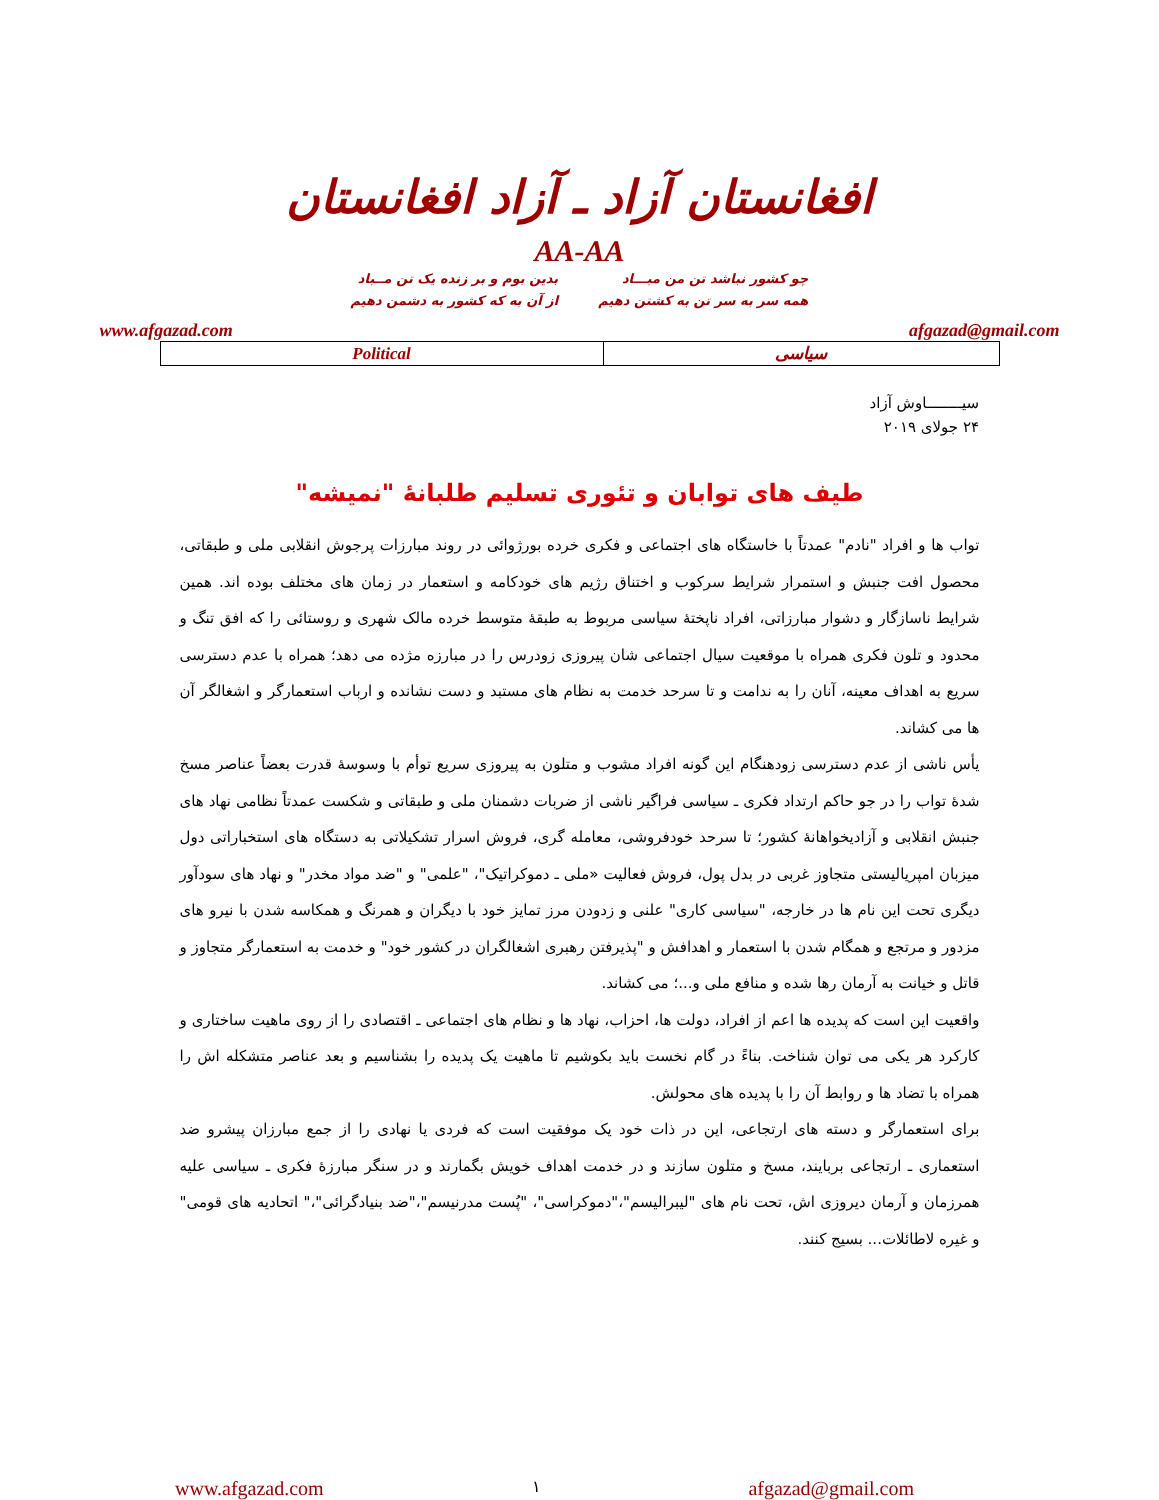افغانستان آزاد ـ آزاد افغانستان
AA-AA
چو کشور نباشد تن من مبـــاد
همه سر به سر تن به کشتن دهیم
بدین بوم و بر زنده یک تن مــباد
از آن به که کشور به دشمن دهیم
www.afgazad.com afgazad@gmail.com
| Political | سیاسی |
سیــــــــاوش آزاد
۲۴ جولای ۲۰۱۹
طیف های توابان و تئوری تسلیم طلبانۀ "نمیشه"
تواب ها و افراد "نادم" عمدتاً با خاستگاه های اجتماعی و فکری خرده بورژوائی در روند مبارزات پرجوش انقلابی ملی و طبقاتی، محصول افت جنبش و استمرار شرایط سرکوب و اختناق رژیم های خودکامه و استعمار در زمان های مختلف بوده اند. همین شرایط ناسازگار و دشوار مبارزاتی، افراد ناپختۀ سیاسی مربوط به طبقۀ متوسط خرده مالک شهری و روستائی را که افق تنگ و محدود و تلون فکری همراه با موقعیت سیال اجتماعی شان پیروزی زودرس را در مبارزه مژده می دهد؛ همراه با عدم دسترسی سریع به اهداف معینه، آنان را به ندامت و تا سرحد خدمت به نظام های مستبد و دست نشانده و ارباب استعمارگر و اشغالگر آن ها می کشاند.
یأس ناشی از عدم دسترسی زودهنگام این گونه افراد مشوب و متلون به پیروزی سریع توأم با وسوسۀ قدرت بعضاً عناصر مسخ شدۀ تواب را در جو حاکم ارتداد فکری ـ سیاسی فراگیر ناشی از ضربات دشمنان ملی و طبقاتی و شکست عمدتاً نظامی نهاد های جنبش انقلابی و آزادیخواهانۀ کشور؛ تا سرحد خودفروشی، معامله گری، فروش اسرار تشکیلاتی به دستگاه های استخباراتی دول میزبان امپریالیستی متجاوز غربی در بدل پول، فروش فعالیت «ملی ـ دموکراتیک"، "علمی" و "ضد مواد مخدر" و نهاد های سودآور دیگری تحت این نام ها در خارجه، "سیاسی کاری" علنی و زدودن مرز تمایز خود با دیگران و همرنگ و همکاسه شدن با نیرو های مزدور و مرتجع و همگام شدن با استعمار و اهدافش و "پذیرفتن رهبری اشغالگران در کشور خود" و خدمت به استعمارگر متجاوز و قاتل و خیانت به آرمان رها شده و منافع ملی و...؛ می کشاند.
واقعیت این است که پدیده ها اعم از افراد، دولت ها، احزاب، نهاد ها و نظام های اجتماعی ـ اقتصادی را از روی ماهیت ساختاری و کارکرد هر یکی می توان شناخت. بناءً در گام نخست باید بکوشیم تا ماهیت یک پدیده را بشناسیم و بعد عناصر متشکله اش را همراه با تضاد ها و روابط آن را با پدیده های محولش.
برای استعمارگر و دسته های ارتجاعی، این در ذات خود یک موفقیت است که فردی یا نهادی را از جمع مبارزان پیشرو ضد استعماری ـ ارتجاعی بربایند، مسخ و متلون سازند و در خدمت اهداف خویش بگمارند و در سنگر مبارزۀ فکری ـ سیاسی علیه همرزمان و آرمان دیروزی اش، تحت نام های "لیبرالیسم"،"دموکراسی"، "پُست مدرنیسم"،"ضد بنیادگرائی"،" اتحادیه های قومی" و غیره لاطائلات... بسیج کنند.
www.afgazad.com ۱ afgazad@gmail.com